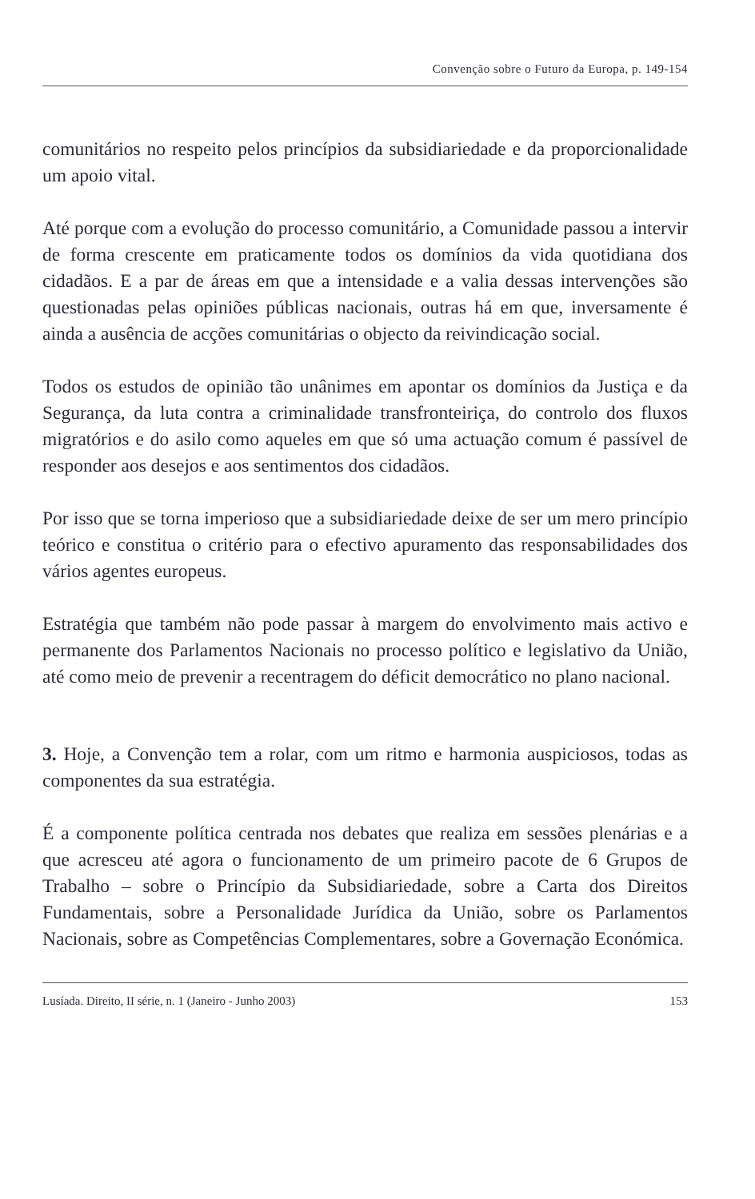Convenção sobre o Futuro da Europa, p. 149-154
comunitários no respeito pelos princípios da subsidiariedade e da proporcionalidade um apoio vital.
Até porque com a evolução do processo comunitário, a Comunidade passou a intervir de forma crescente em praticamente todos os domínios da vida quotidiana dos cidadãos. E a par de áreas em que a intensidade e a valia dessas intervenções são questionadas pelas opiniões públicas nacionais, outras há em que, inversamente é ainda a ausência de acções comunitárias o objecto da reivindicação social.
Todos os estudos de opinião tão unânimes em apontar os domínios da Justiça e da Segurança, da luta contra a criminalidade transfronteiriça, do controlo dos fluxos migratórios e do asilo como aqueles em que só uma actuação comum é passível de responder aos desejos e aos sentimentos dos cidadãos.
Por isso que se torna imperioso que a subsidiariedade deixe de ser um mero princípio teórico e constitua o critério para o efectivo apuramento das responsabilidades dos vários agentes europeus.
Estratégia que também não pode passar à margem do envolvimento mais activo e permanente dos Parlamentos Nacionais no processo político e legislativo da União, até como meio de prevenir a recentragem do déficit democrático no plano nacional.
3. Hoje, a Convenção tem a rolar, com um ritmo e harmonia auspiciosos, todas as componentes da sua estratégia.
É a componente política centrada nos debates que realiza em sessões plenárias e a que acresceu até agora o funcionamento de um primeiro pacote de 6 Grupos de Trabalho – sobre o Princípio da Subsidiariedade, sobre a Carta dos Direitos Fundamentais, sobre a Personalidade Jurídica da União, sobre os Parlamentos Nacionais, sobre as Competências Complementares, sobre a Governação Económica.
Lusíada. Direito, II série, n. 1 (Janeiro - Junho 2003) 153